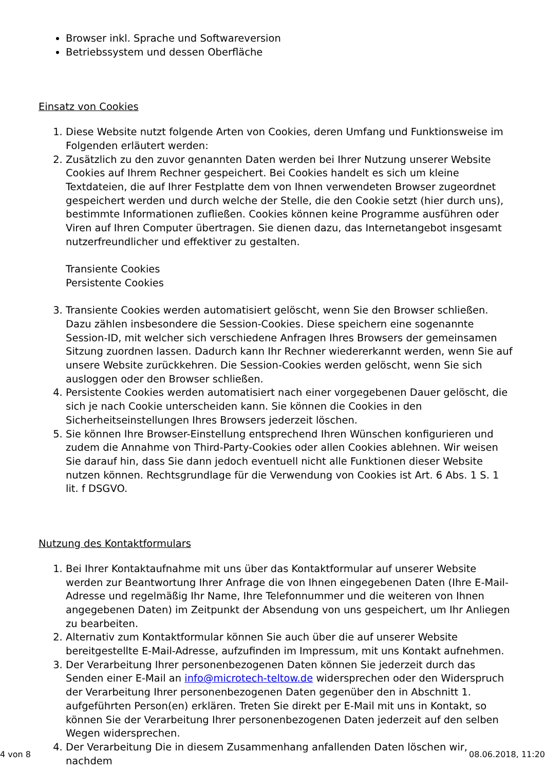Browser inkl. Sprache und Softwareversion
Betriebssystem und dessen Oberfläche
Einsatz von Cookies
1. Diese Website nutzt folgende Arten von Cookies, deren Umfang und Funktionsweise im Folgenden erläutert werden:
2. Zusätzlich zu den zuvor genannten Daten werden bei Ihrer Nutzung unserer Website Cookies auf Ihrem Rechner gespeichert. Bei Cookies handelt es sich um kleine Textdateien, die auf Ihrer Festplatte dem von Ihnen verwendeten Browser zugeordnet gespeichert werden und durch welche der Stelle, die den Cookie setzt (hier durch uns), bestimmte Informationen zufließen. Cookies können keine Programme ausführen oder Viren auf Ihren Computer übertragen. Sie dienen dazu, das Internetangebot insgesamt nutzerfreundlicher und effektiver zu gestalten.
Transiente Cookies
Persistente Cookies
3. Transiente Cookies werden automatisiert gelöscht, wenn Sie den Browser schließen. Dazu zählen insbesondere die Session-Cookies. Diese speichern eine sogenannte Session-ID, mit welcher sich verschiedene Anfragen Ihres Browsers der gemeinsamen Sitzung zuordnen lassen. Dadurch kann Ihr Rechner wiedererkannt werden, wenn Sie auf unsere Website zurückkehren. Die Session-Cookies werden gelöscht, wenn Sie sich ausloggen oder den Browser schließen.
4. Persistente Cookies werden automatisiert nach einer vorgegebenen Dauer gelöscht, die sich je nach Cookie unterscheiden kann. Sie können die Cookies in den Sicherheitseinstellungen Ihres Browsers jederzeit löschen.
5. Sie können Ihre Browser-Einstellung entsprechend Ihren Wünschen konfigurieren und zudem die Annahme von Third-Party-Cookies oder allen Cookies ablehnen. Wir weisen Sie darauf hin, dass Sie dann jedoch eventuell nicht alle Funktionen dieser Website nutzen können. Rechtsgrundlage für die Verwendung von Cookies ist Art. 6 Abs. 1 S. 1 lit. f DSGVO.
Nutzung des Kontaktformulars
1. Bei Ihrer Kontaktaufnahme mit uns über das Kontaktformular auf unserer Website werden zur Beantwortung Ihrer Anfrage die von Ihnen eingegebenen Daten (Ihre E-Mail-Adresse und regelmäßig Ihr Name, Ihre Telefonnummer und die weiteren von Ihnen angegebenen Daten) im Zeitpunkt der Absendung von uns gespeichert, um Ihr Anliegen zu bearbeiten.
2. Alternativ zum Kontaktformular können Sie auch über die auf unserer Website bereitgestellte E-Mail-Adresse, aufzufinden im Impressum, mit uns Kontakt aufnehmen.
3. Der Verarbeitung Ihrer personenbezogenen Daten können Sie jederzeit durch das Senden einer E-Mail an info@microtech-teltow.de widersprechen oder den Widerspruch der Verarbeitung Ihrer personenbezogenen Daten gegenüber den in Abschnitt 1. aufgeführten Person(en) erklären. Treten Sie direkt per E-Mail mit uns in Kontakt, so können Sie der Verarbeitung Ihrer personenbezogenen Daten jederzeit auf den selben Wegen widersprechen.
4. Der Verarbeitung Die in diesem Zusammenhang anfallenden Daten löschen wir, nachdem
4 von 8 08.06.2018, 11:20